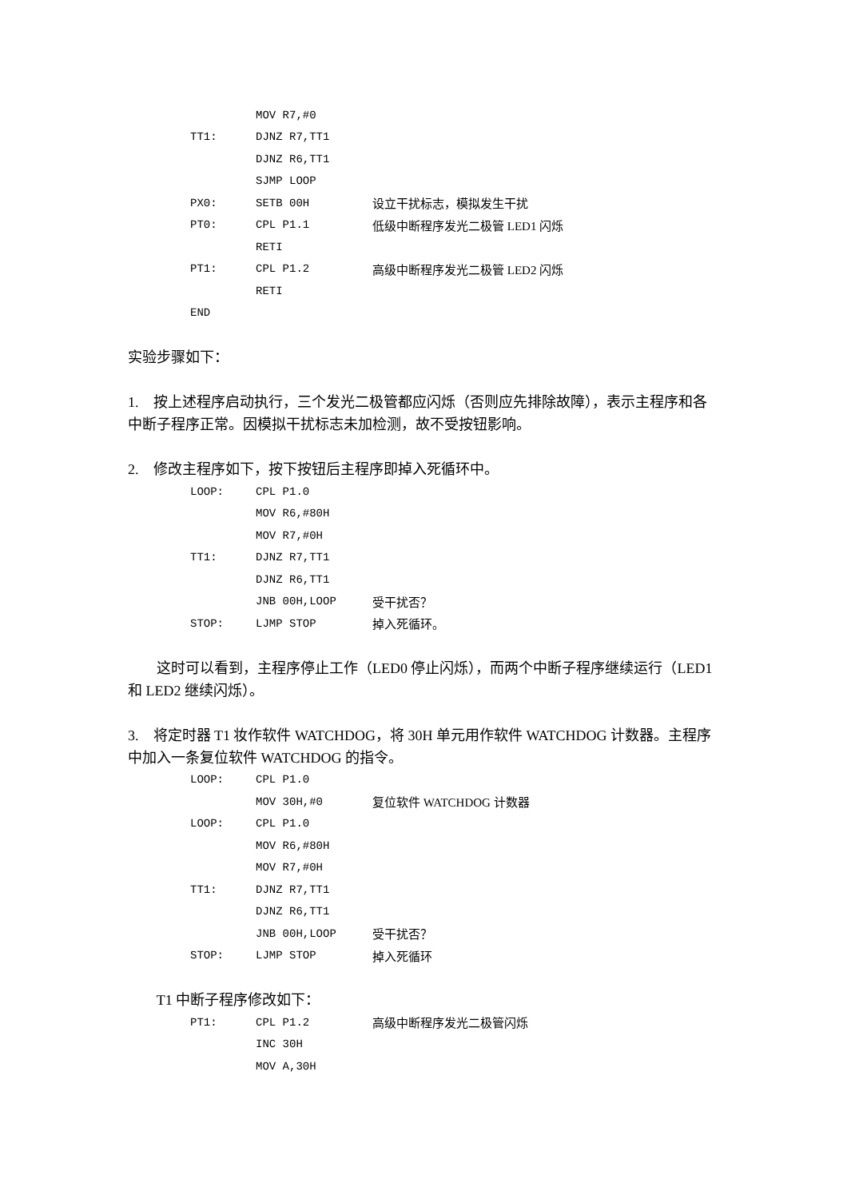MOV R7,#0
TT1: DJNZ R7,TT1
DJNZ R6,TT1
SJMP LOOP
PX0: SETB 00H 设立干扰标志，模拟发生干扰
PT0: CPL P1.1 低级中断程序发光二极管 LED1 闪烁
RETI
PT1: CPL P1.2 高级中断程序发光二极管 LED2 闪烁
RETI
END
实验步骤如下：
1. 按上述程序启动执行，三个发光二极管都应闪烁（否则应先排除故障），表示主程序和各中断子程序正常。因模拟干扰标志未加检测，故不受按钮影响。
2. 修改主程序如下，按下按钮后主程序即掉入死循环中。
LOOP: CPL P1.0
MOV R6,#80H
MOV R7,#0H
TT1: DJNZ R7,TT1
DJNZ R6,TT1
JNB 00H,LOOP 受干扰否？
STOP: LJMP STOP 掉入死循环。
这时可以看到，主程序停止工作（LED0 停止闪烁），而两个中断子程序继续运行（LED1 和 LED2 继续闪烁）。
3. 将定时器 T1 妆作软件 WATCHDOG，将 30H 单元用作软件 WATCHDOG 计数器。主程序中加入一条复位软件 WATCHDOG 的指令。
LOOP: CPL P1.0
MOV 30H,#0 复位软件 WATCHDOG 计数器
LOOP: CPL P1.0
MOV R6,#80H
MOV R7,#0H
TT1: DJNZ R7,TT1
DJNZ R6,TT1
JNB 00H,LOOP 受干扰否？
STOP: LJMP STOP 掉入死循环
T1 中断子程序修改如下：
PT1: CPL P1.2 高级中断程序发光二极管闪烁
INC 30H
MOV A,30H